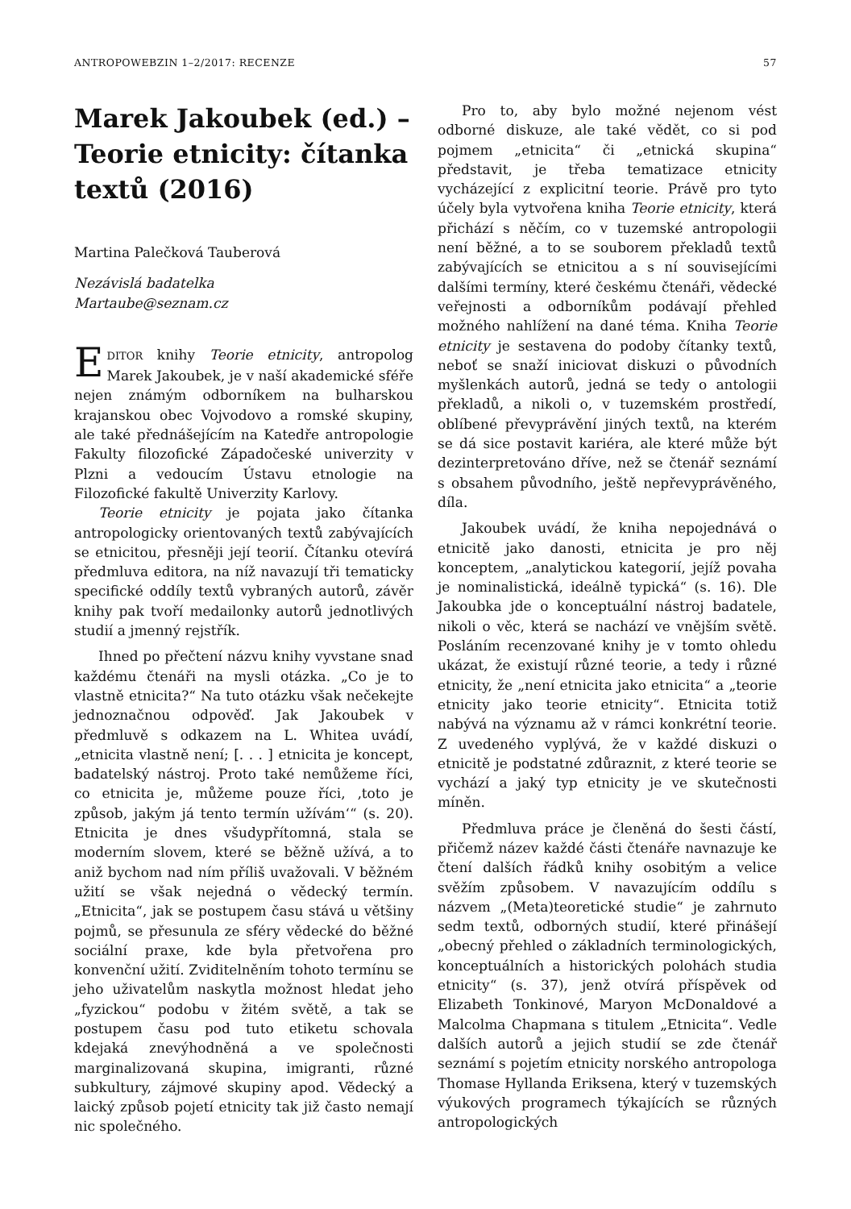ANTROPOWEBZIN 1–2/2017: RECENZE 57
Marek Jakoubek (ed.) – Teorie etnicity: čítanka textů (2016)
Martina Palečková Tauberová
Nezávislá badatelka
Martaube@seznam.cz
EDITOR knihy Teorie etnicity, antropolog Marek Jakoubek, je v naší akademické sféře nejen známým odborníkem na bulharskou krajanskou obec Vojvodovo a romské skupiny, ale také přednášejícím na Katedře antropologie Fakulty filozofické Západočeské univerzity v Plzni a vedoucím Ústavu etnologie na Filozofické fakultě Univerzity Karlovy.
Teorie etnicity je pojata jako čítanka antropologicky orientovaných textů zabývajících se etnicitou, přesněji její teorií. Čítanku otevírá předmluva editora, na níž navazují tři tematicky specifické oddíly textů vybraných autorů, závěr knihy pak tvoří medailonky autorů jednotlivých studií a jmenný rejstřík.
Ihned po přečtení názvu knihy vyvstane snad každému čtenáři na mysli otázka. „Co je to vlastně etnicita?“ Na tuto otázku však nečekejte jednoznačnou odpověď. Jak Jakoubek v předmluvě s odkazem na L. Whitea uvádí, „etnicita vlastně není; [. . . ] etnicita je koncept, badatelský nástroj. Proto také nemůžeme říci, co etnicita je, můžeme pouze říci, ‚toto je způsob, jakým já tento termín užívám‘“ (s. 20). Etnicita je dnes všudypřítomná, stala se moderním slovem, které se běžně užívá, a to aniž bychom nad ním příliš uvažovali. V běžném užití se však nejedná o vědecký termín. „Etnicita“, jak se postupem času stává u většiny pojmů, se přesunula ze sféry vědecké do běžné sociální praxe, kde byla přetvořena pro konvenční užití. Zviditelněním tohoto termínu se jeho uživatelům naskytla možnost hledat jeho „fyzickou“ podobu v žitém světě, a tak se postupem času pod tuto etiketu schovala kdejaká znevýhodněná a ve společnosti marginalizovaná skupina, imigranti, různé subkultury, zájmové skupiny apod. Vědecký a laický způsob pojetí etnicity tak již často nemají nic společného.
Pro to, aby bylo možné nejenom vést odborné diskuze, ale také vědět, co si pod pojmem „etnicita“ či „etnická skupina“ představit, je třeba tematizace etnicity vycházející z explicitní teorie. Právě pro tyto účely byla vytvořena kniha Teorie etnicity, která přichází s něčím, co v tuzemské antropologii není běžné, a to se souborem překladů textů zabývajících se etnicitou a s ní souvisejícími dalšími termíny, které českému čtenáři, vědecké veřejnosti a odborníkům podávají přehled možného nahlížení na dané téma. Kniha Teorie etnicity je sestavena do podoby čítanky textů, neboť se snaží iniciovat diskuzi o původních myšlenkách autorů, jedná se tedy o antologii překladů, a nikoli o, v tuzemském prostředí, oblíbené převyprávění jiných textů, na kterém se dá sice postavit kariéra, ale které může být dezinterpretováno dříve, než se čtenář seznámí s obsahem původního, ještě nepřevyprávěného, díla.
Jakoubek uvádí, že kniha nepojednává o etnicitě jako danosti, etnicita je pro něj konceptem, „analytickou kategorií, jejíž povaha je nominalistická, ideálně typická“ (s. 16). Dle Jakoubka jde o konceptuální nástroj badatele, nikoli o věc, která se nachází ve vnějším světě. Posláním recenzované knihy je v tomto ohledu ukázat, že existují různé teorie, a tedy i různé etnicity, že „není etnicita jako etnicita“ a „teorie etnicity jako teorie etnicity“. Etnicita totiž nabývá na významu až v rámci konkrétní teorie. Z uvedeného vyplývá, že v každé diskuzi o etnicitě je podstatné zdůraznit, z které teorie se vychází a jaký typ etnicity je ve skutečnosti míněn.
Předmluva práce je členěná do šesti částí, přičemž název každé části čtenáře navnazuje ke čtení dalších řádků knihy osobitým a velice svěžím způsobem. V navazujícím oddílu s názvem „(Meta)teoretické studie“ je zahrnuto sedm textů, odborných studií, které přinášejí „obecný přehled o základních terminologických, konceptuálních a historických polohách studia etnicity“ (s. 37), jenž otvírá příspěvek od Elizabeth Tonkinové, Maryon McDonaldové a Malcolma Chapmana s titulem „Etnicita“. Vedle dalších autorů a jejich studií se zde čtenář seznámí s pojetím etnicity norského antropologa Thomase Hyllanda Eriksena, který v tuzemských výukových programech týkajících se různých antropologických